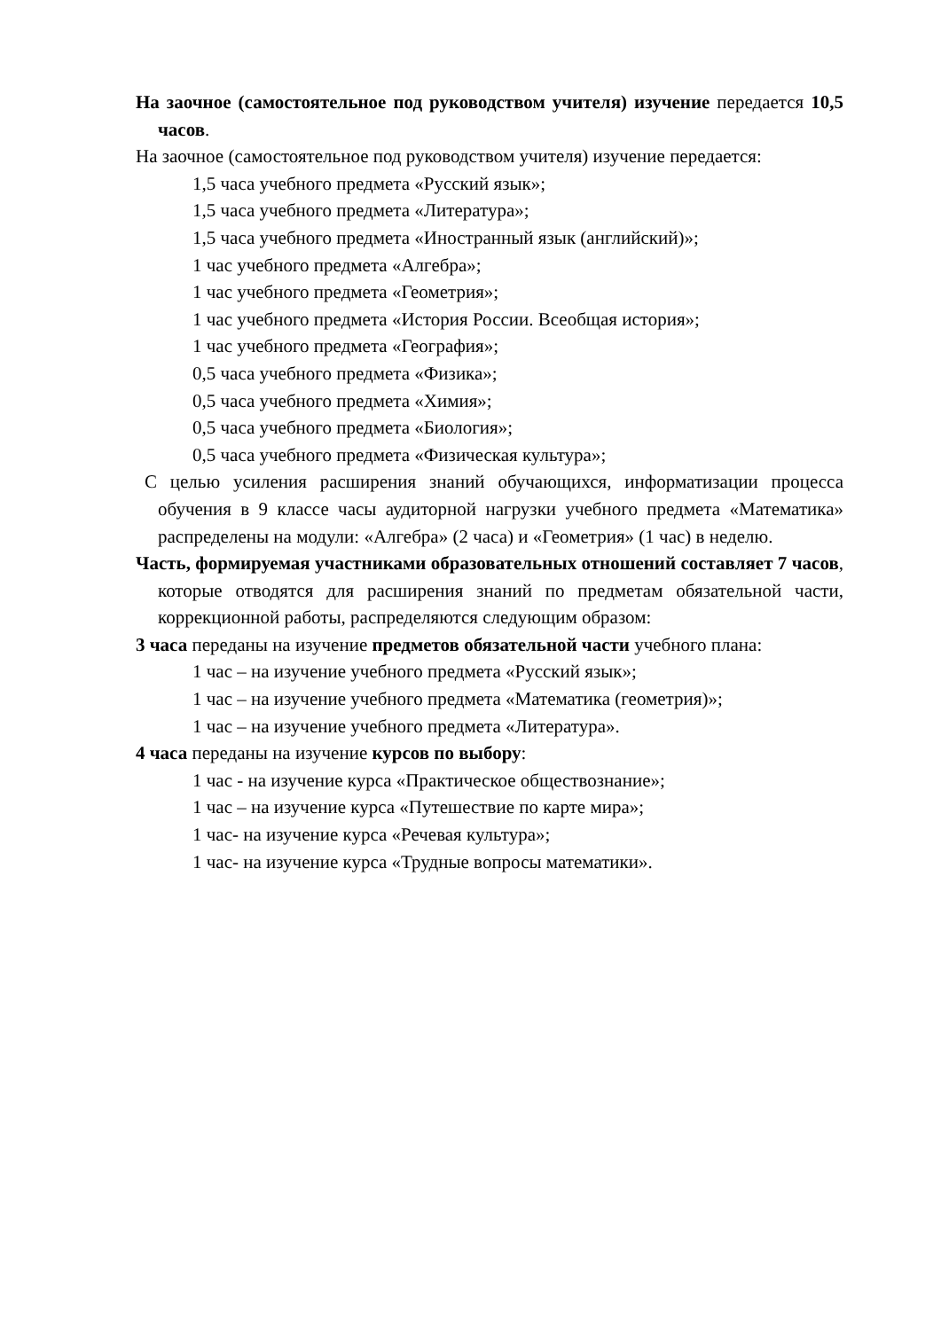На заочное (самостоятельное под руководством учителя) изучение передается 10,5 часов.
На заочное (самостоятельное под руководством учителя) изучение передается:
1,5 часа учебного предмета «Русский язык»;
1,5 часа учебного предмета «Литература»;
1,5 часа учебного предмета «Иностранный язык (английский)»;
1 час учебного предмета «Алгебра»;
1 час учебного предмета «Геометрия»;
1 час учебного предмета «История России. Всеобщая история»;
1 час учебного предмета «География»;
0,5 часа учебного предмета «Физика»;
0,5 часа учебного предмета «Химия»;
0,5 часа учебного предмета «Биология»;
0,5 часа учебного предмета «Физическая культура»;
С целью усиления расширения знаний обучающихся, информатизации процесса обучения в 9 классе часы аудиторной нагрузки учебного предмета «Математика» распределены на модули: «Алгебра» (2 часа) и «Геометрия» (1 час) в неделю.
Часть, формируемая участниками образовательных отношений составляет 7 часов, которые отводятся для расширения знаний по предметам обязательной части, коррекционной работы, распределяются следующим образом:
3 часа переданы на изучение предметов обязательной части учебного плана:
1 час – на изучение учебного предмета «Русский язык»;
1 час – на изучение учебного предмета «Математика (геометрия)»;
1 час – на изучение учебного предмета «Литература».
4 часа переданы на изучение курсов по выбору:
1 час - на изучение курса «Практическое обществознание»;
1 час – на изучение курса «Путешествие по карте мира»;
1 час- на изучение курса «Речевая культура»;
1 час- на изучение курса «Трудные вопросы математики».